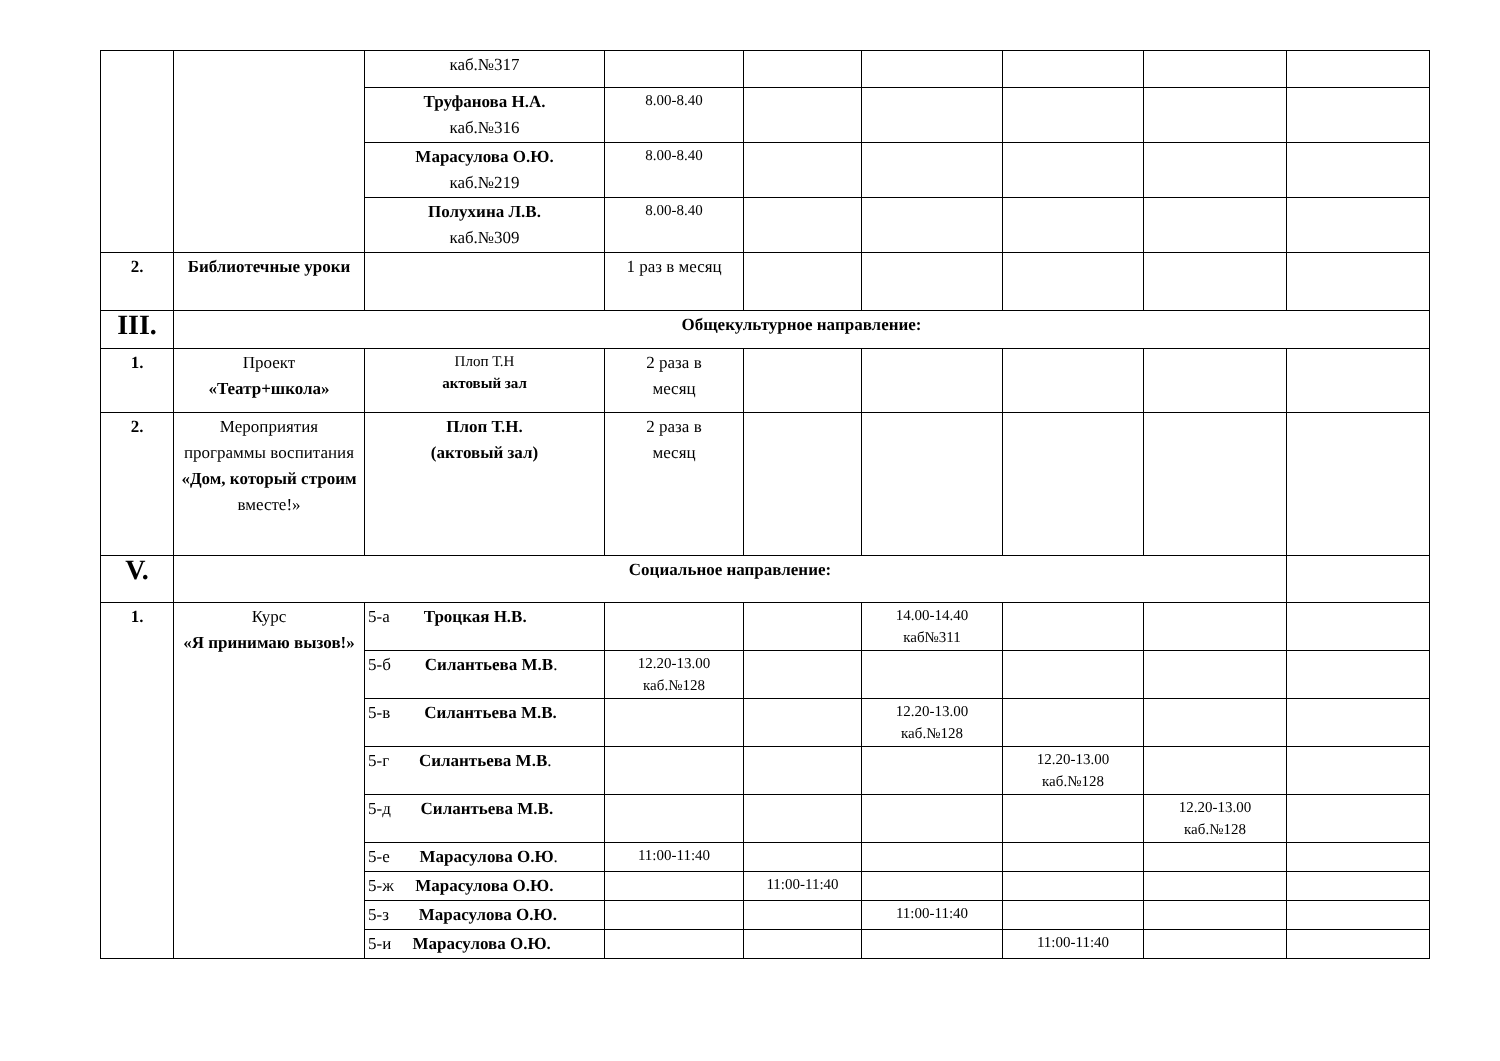| | | каб.№317 | | | | | | |
| | | Труфанова Н.А. каб.№316 | 8.00-8.40 | | | | | |
| | | Марасулова О.Ю. каб.№219 | 8.00-8.40 | | | | | |
| | | Полухина Л.В. каб.№309 | 8.00-8.40 | | | | | |
| 2. | Библиотечные уроки | | 1 раз в месяц | | | | | |
| III. | Общекультурное направление: | | | | | | | |
| 1. | Проект «Театр+школа» | Плоп Т.Н актовый зал | 2 раза в месяц | | | | | |
| 2. | Мероприятия программы воспитания «Дом, который строим вместе!» | Плоп Т.Н. (актовый зал) | 2 раза в месяц | | | | | |
| V. | Социальное направление: | | | | | | | |
| 1. | Курс «Я принимаю вызов!» | 5-а Троцкая Н.В. | | | 14.00-14.40 каб№311 | | | |
| | | 5-б Силантьева М.В . | 12.20-13.00 каб.№128 | | | | | |
| | | 5-в Силантьева М.В. | | | 12.20-13.00 каб.№128 | | | |
| | | 5-г Силантьева М.В . | | | | 12.20-13.00 каб.№128 | | |
| | | 5-д Силантьева М.В. | | | | | 12.20-13.00 каб.№128 | |
| | | 5-е Марасулова О.Ю . | 11:00-11:40 | | | | | |
| | | 5-ж Марасулова О.Ю. | | 11:00-11:40 | | | | |
| | | 5-з Марасулова О.Ю. | | | 11:00-11:40 | | | |
| | | 5-и Марасулова О.Ю. | | | | 11:00-11:40 | | |